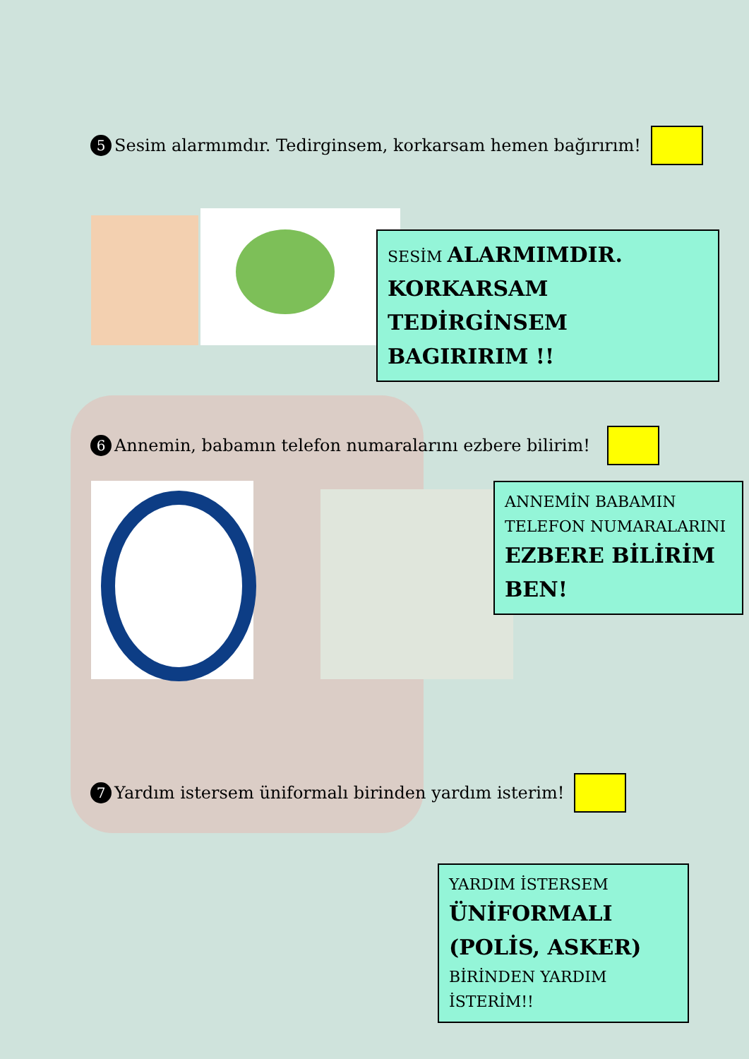5 Sesim alarmımdır. Tedirginsem, korkarsam hemen bağırırım!
SESİM ALARMIMDIR. KORKARSAM TEDİRGİNSEM BAGIRIRIM !!
6 Annemin, babamın telefon numaralarını ezbere bilirim!
ANNEMİN BABAMIN TELEFON NUMARALARINI EZBERE BİLİRİM BEN!
7 Yardım istersem üniformalı birinden yardım isterim!
YARDIM İSTERSEM ÜNİFORMALI (POLİS, ASKER) BİRİNDEN YARDIM İSTERİM!!